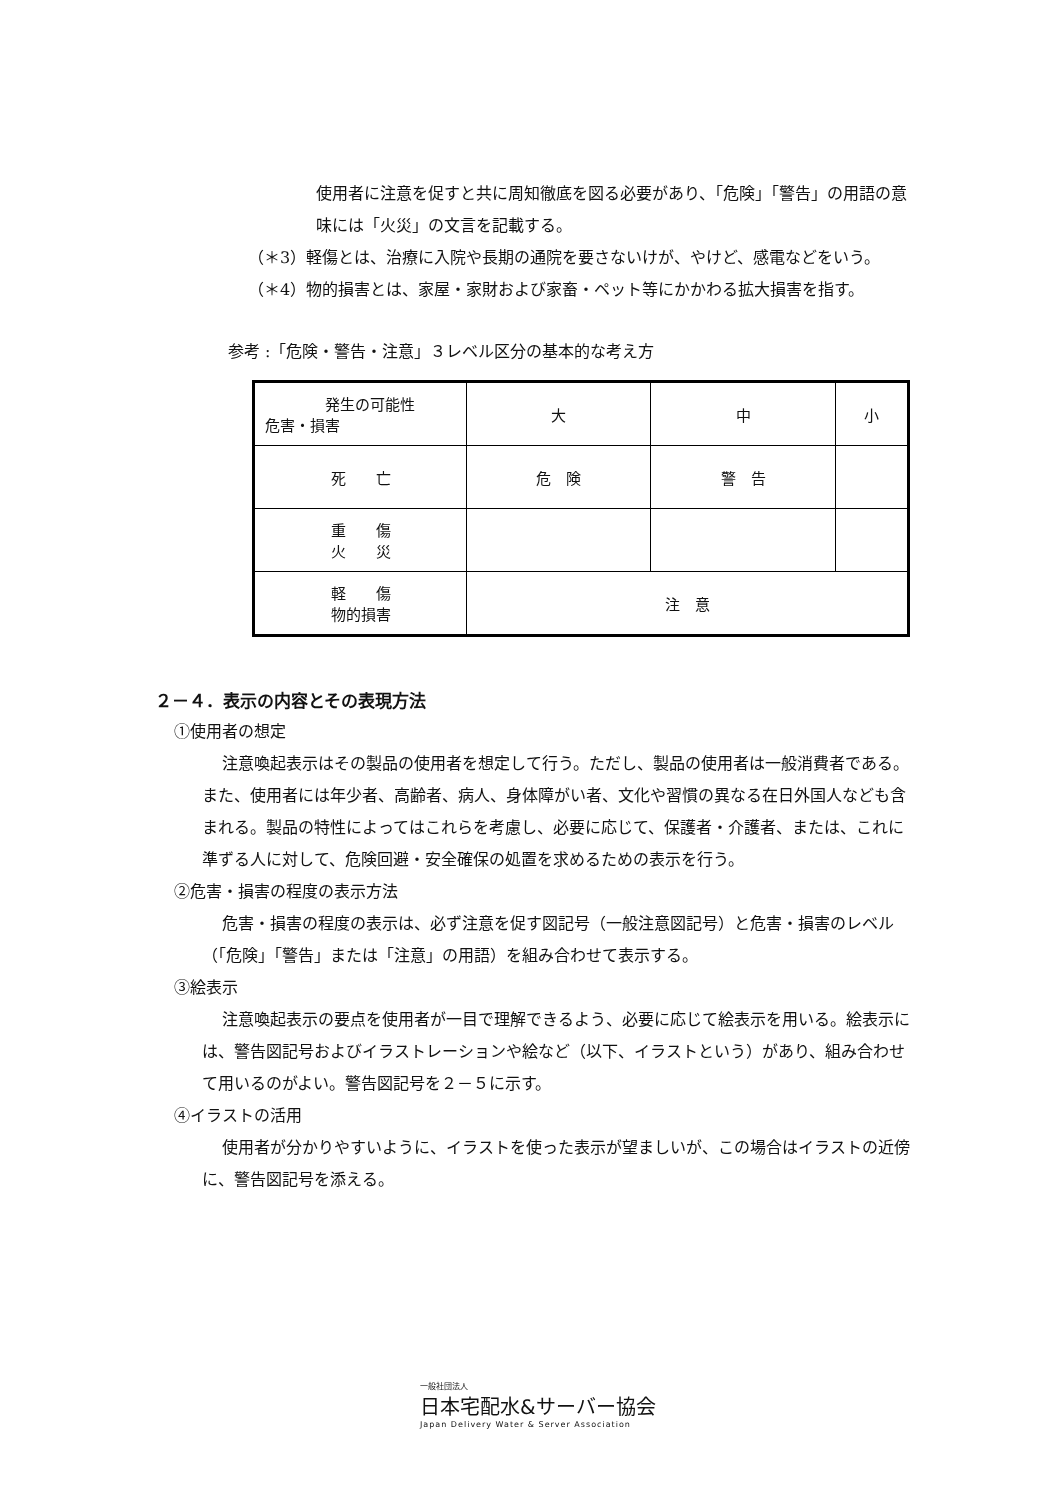使用者に注意を促すと共に周知徹底を図る必要があり、「危険」「警告」の用語の意味には「火災」の文言を記載する。
（＊3）軽傷とは、治療に入院や長期の通院を要さないけが、やけど、感電などをいう。
（＊4）物的損害とは、家屋・家財および家畜・ペット等にかかわる拡大損害を指す。
参考 :「危険・警告・注意」３レベル区分の基本的な考え方
| 発生の可能性 危害・損害 | 大 | 中 | 小 |
| 死 亡 | 危 険 | 警 告 | |
| 重 傷 火 災 | | | |
| 軽 傷 物的損害 | 注 意 | | |
２－４．表示の内容とその表現方法
①使用者の想定
注意喚起表示はその製品の使用者を想定して行う。ただし、製品の使用者は一般消費者である。また、使用者には年少者、高齢者、病人、身体障がい者、文化や習慣の異なる在日外国人なども含まれる。製品の特性によってはこれらを考慮し、必要に応じて、保護者・介護者、または、これに準ずる人に対して、危険回避・安全確保の処置を求めるための表示を行う。
②危害・損害の程度の表示方法
危害・損害の程度の表示は、必ず注意を促す図記号（一般注意図記号）と危害・損害のレベル（「危険」「警告」または「注意」の用語）を組み合わせて表示する。
③絵表示
注意喚起表示の要点を使用者が一目で理解できるよう、必要に応じて絵表示を用いる。絵表示には、警告図記号およびイラストレーションや絵など（以下、イラストという）があり、組み合わせて用いるのがよい。警告図記号を２－５に示す。
④イラストの活用
使用者が分かりやすいように、イラストを使った表示が望ましいが、この場合はイラストの近傍に、警告図記号を添える。
一般社団法人
日本宅配水&サーバー協会
Japan Delivery Water & Server Association